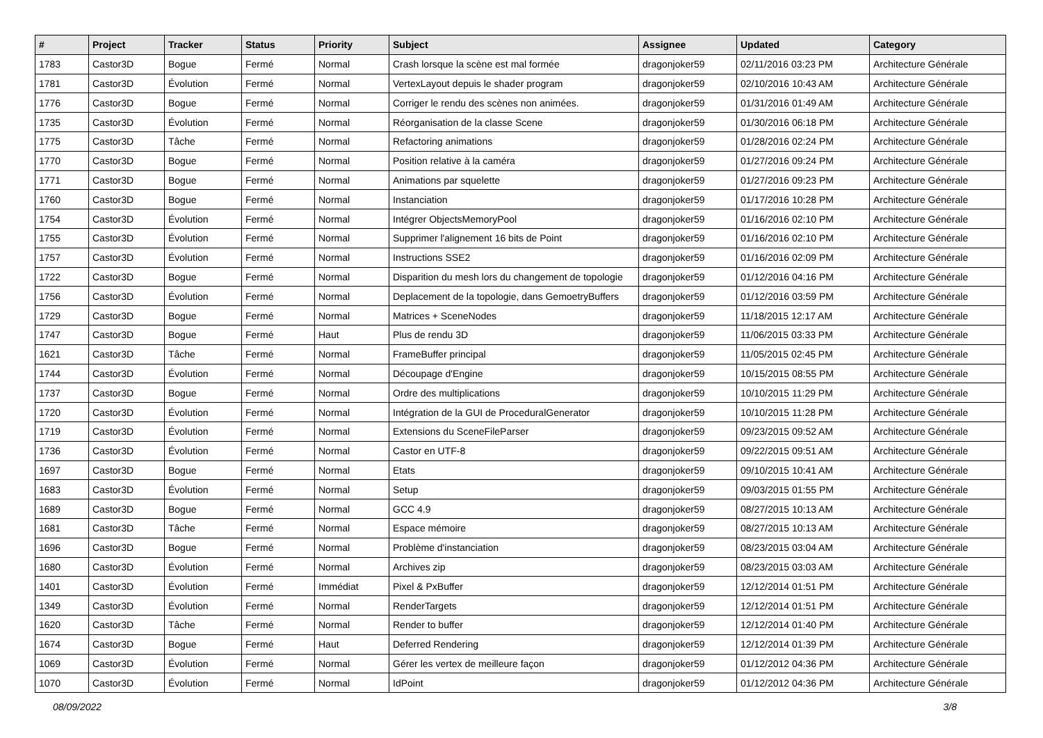| # | Project | Tracker | Status | Priority | Subject | Assignee | Updated | Category |
| --- | --- | --- | --- | --- | --- | --- | --- | --- |
| 1783 | Castor3D | Bogue | Fermé | Normal | Crash lorsque la scène est mal formée | dragonjoker59 | 02/11/2016 03:23 PM | Architecture Générale |
| 1781 | Castor3D | Évolution | Fermé | Normal | VertexLayout depuis le shader program | dragonjoker59 | 02/10/2016 10:43 AM | Architecture Générale |
| 1776 | Castor3D | Bogue | Fermé | Normal | Corriger le rendu des scènes non animées. | dragonjoker59 | 01/31/2016 01:49 AM | Architecture Générale |
| 1735 | Castor3D | Évolution | Fermé | Normal | Réorganisation de la classe Scene | dragonjoker59 | 01/30/2016 06:18 PM | Architecture Générale |
| 1775 | Castor3D | Tâche | Fermé | Normal | Refactoring animations | dragonjoker59 | 01/28/2016 02:24 PM | Architecture Générale |
| 1770 | Castor3D | Bogue | Fermé | Normal | Position relative à la caméra | dragonjoker59 | 01/27/2016 09:24 PM | Architecture Générale |
| 1771 | Castor3D | Bogue | Fermé | Normal | Animations par squelette | dragonjoker59 | 01/27/2016 09:23 PM | Architecture Générale |
| 1760 | Castor3D | Bogue | Fermé | Normal | Instanciation | dragonjoker59 | 01/17/2016 10:28 PM | Architecture Générale |
| 1754 | Castor3D | Évolution | Fermé | Normal | Intégrer ObjectsMemoryPool | dragonjoker59 | 01/16/2016 02:10 PM | Architecture Générale |
| 1755 | Castor3D | Évolution | Fermé | Normal | Supprimer l'alignement 16 bits de Point | dragonjoker59 | 01/16/2016 02:10 PM | Architecture Générale |
| 1757 | Castor3D | Évolution | Fermé | Normal | Instructions SSE2 | dragonjoker59 | 01/16/2016 02:09 PM | Architecture Générale |
| 1722 | Castor3D | Bogue | Fermé | Normal | Disparition du mesh lors du changement de topologie | dragonjoker59 | 01/12/2016 04:16 PM | Architecture Générale |
| 1756 | Castor3D | Évolution | Fermé | Normal | Deplacement de la topologie, dans GemoetryBuffers | dragonjoker59 | 01/12/2016 03:59 PM | Architecture Générale |
| 1729 | Castor3D | Bogue | Fermé | Normal | Matrices + SceneNodes | dragonjoker59 | 11/18/2015 12:17 AM | Architecture Générale |
| 1747 | Castor3D | Bogue | Fermé | Haut | Plus de rendu 3D | dragonjoker59 | 11/06/2015 03:33 PM | Architecture Générale |
| 1621 | Castor3D | Tâche | Fermé | Normal | FrameBuffer principal | dragonjoker59 | 11/05/2015 02:45 PM | Architecture Générale |
| 1744 | Castor3D | Évolution | Fermé | Normal | Découpage d'Engine | dragonjoker59 | 10/15/2015 08:55 PM | Architecture Générale |
| 1737 | Castor3D | Bogue | Fermé | Normal | Ordre des multiplications | dragonjoker59 | 10/10/2015 11:29 PM | Architecture Générale |
| 1720 | Castor3D | Évolution | Fermé | Normal | Intégration de la GUI de ProceduralGenerator | dragonjoker59 | 10/10/2015 11:28 PM | Architecture Générale |
| 1719 | Castor3D | Évolution | Fermé | Normal | Extensions du SceneFileParser | dragonjoker59 | 09/23/2015 09:52 AM | Architecture Générale |
| 1736 | Castor3D | Évolution | Fermé | Normal | Castor en UTF-8 | dragonjoker59 | 09/22/2015 09:51 AM | Architecture Générale |
| 1697 | Castor3D | Bogue | Fermé | Normal | Etats | dragonjoker59 | 09/10/2015 10:41 AM | Architecture Générale |
| 1683 | Castor3D | Évolution | Fermé | Normal | Setup | dragonjoker59 | 09/03/2015 01:55 PM | Architecture Générale |
| 1689 | Castor3D | Bogue | Fermé | Normal | GCC 4.9 | dragonjoker59 | 08/27/2015 10:13 AM | Architecture Générale |
| 1681 | Castor3D | Tâche | Fermé | Normal | Espace mémoire | dragonjoker59 | 08/27/2015 10:13 AM | Architecture Générale |
| 1696 | Castor3D | Bogue | Fermé | Normal | Problème d'instanciation | dragonjoker59 | 08/23/2015 03:04 AM | Architecture Générale |
| 1680 | Castor3D | Évolution | Fermé | Normal | Archives zip | dragonjoker59 | 08/23/2015 03:03 AM | Architecture Générale |
| 1401 | Castor3D | Évolution | Fermé | Immédiat | Pixel & PxBuffer | dragonjoker59 | 12/12/2014 01:51 PM | Architecture Générale |
| 1349 | Castor3D | Évolution | Fermé | Normal | RenderTargets | dragonjoker59 | 12/12/2014 01:51 PM | Architecture Générale |
| 1620 | Castor3D | Tâche | Fermé | Normal | Render to buffer | dragonjoker59 | 12/12/2014 01:40 PM | Architecture Générale |
| 1674 | Castor3D | Bogue | Fermé | Haut | Deferred Rendering | dragonjoker59 | 12/12/2014 01:39 PM | Architecture Générale |
| 1069 | Castor3D | Évolution | Fermé | Normal | Gérer les vertex de meilleure façon | dragonjoker59 | 01/12/2012 04:36 PM | Architecture Générale |
| 1070 | Castor3D | Évolution | Fermé | Normal | IdPoint | dragonjoker59 | 01/12/2012 04:36 PM | Architecture Générale |
08/09/2022 3/8